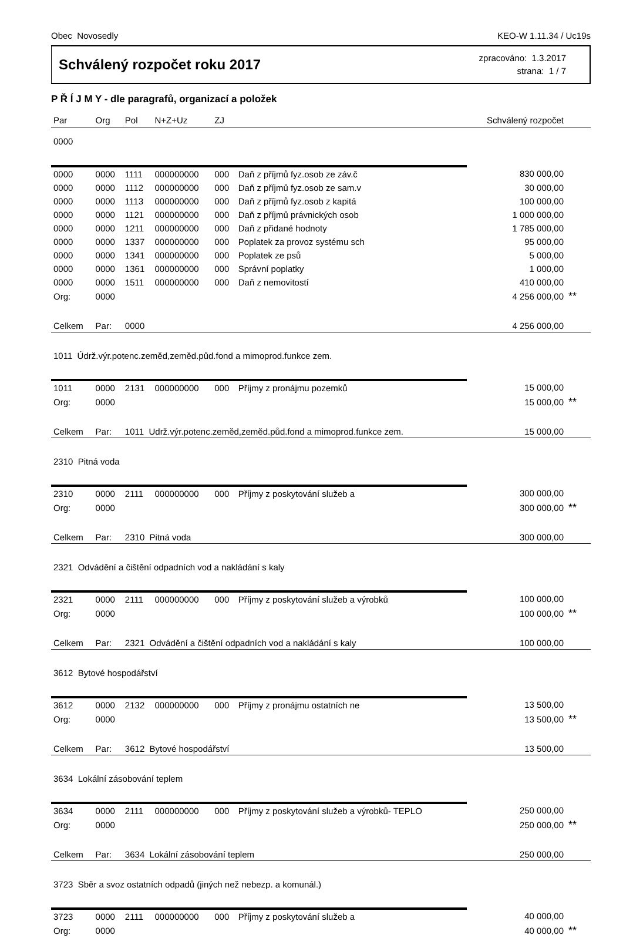Obec Novosedly KEO-W 1.11.34 / Uc19s
Schválený rozpočet roku 2017
zpracováno: 1.3.2017
strana: 1 / 7
P Ř Í J M Y - dle paragrafů, organizací a položek
| Par | Org | Pol | N+Z+Uz | ZJ | | Schválený rozpočet | |
| --- | --- | --- | --- | --- | --- | --- | --- |
| 0000 | | | | | | | |
| 0000 | 0000 | 1111 | 000000000 | 000 | Daň z příjmů fyz.osob ze záv.č | 830 000,00 | |
| 0000 | 0000 | 1112 | 000000000 | 000 | Daň z příjmů fyz.osob ze sam.v | 30 000,00 | |
| 0000 | 0000 | 1113 | 000000000 | 000 | Daň z příjmů fyz.osob z kapitá | 100 000,00 | |
| 0000 | 0000 | 1121 | 000000000 | 000 | Daň z příjmů právnických osob | 1 000 000,00 | |
| 0000 | 0000 | 1211 | 000000000 | 000 | Daň z přidané hodnoty | 1 785 000,00 | |
| 0000 | 0000 | 1337 | 000000000 | 000 | Poplatek za provoz systému sch | 95 000,00 | |
| 0000 | 0000 | 1341 | 000000000 | 000 | Poplatek ze psů | 5 000,00 | |
| 0000 | 0000 | 1361 | 000000000 | 000 | Správní poplatky | 1 000,00 | |
| 0000 | 0000 | 1511 | 000000000 | 000 | Daň z nemovitostí | 410 000,00 | |
| Org: | 0000 | | | | | 4 256 000,00 | ** |
| Celkem | Par: | 0000 | | | | 4 256 000,00 | |
| 1011 Údrž.výr.potenc.zeměd,zeměd.půd.fond a mimoprod.funkce zem. | | | | | | | |
| 1011 | 0000 | 2131 | 000000000 | 000 | Příjmy z pronájmu pozemků | 15 000,00 | |
| Org: | 0000 | | | | | 15 000,00 | ** |
| Celkem | Par: | 1011 Udrž.výr.potenc.zeměd,zeměd.půd.fond a mimoprod.funkce zem. | | | | 15 000,00 | |
| 2310 Pitná voda | | | | | | | |
| 2310 | 0000 | 2111 | 000000000 | 000 | Příjmy z poskytování služeb a | 300 000,00 | |
| Org: | 0000 | | | | | 300 000,00 | ** |
| Celkem | Par: | 2310 Pitná voda | | | | 300 000,00 | |
| 2321 Odvádění a čištění odpadních vod a nakládání s kaly | | | | | | | |
| 2321 | 0000 | 2111 | 000000000 | 000 | Příjmy z poskytování služeb a výrobků | 100 000,00 | |
| Org: | 0000 | | | | | 100 000,00 | ** |
| Celkem | Par: | 2321 Odvádění a čištění odpadních vod a nakládání s kaly | | | | 100 000,00 | |
| 3612 Bytové hospodářství | | | | | | | |
| 3612 | 0000 | 2132 | 000000000 | 000 | Příjmy z pronájmu ostatních ne | 13 500,00 | |
| Org: | 0000 | | | | | 13 500,00 | ** |
| Celkem | Par: | 3612 Bytové hospodářství | | | | 13 500,00 | |
| 3634 Lokální zásobování teplem | | | | | | | |
| 3634 | 0000 | 2111 | 000000000 | 000 | Příjmy z poskytování služeb a výrobků- TEPLO | 250 000,00 | |
| Org: | 0000 | | | | | 250 000,00 | ** |
| Celkem | Par: | 3634 Lokální zásobování teplem | | | | 250 000,00 | |
| 3723 Sběr a svoz ostatních odpadů (jiných než nebezp. a komunál.) | | | | | | | |
| 3723 | 0000 | 2111 | 000000000 | 000 | Příjmy z poskytování služeb a | 40 000,00 | |
| Org: | 0000 | | | | | 40 000,00 | ** |